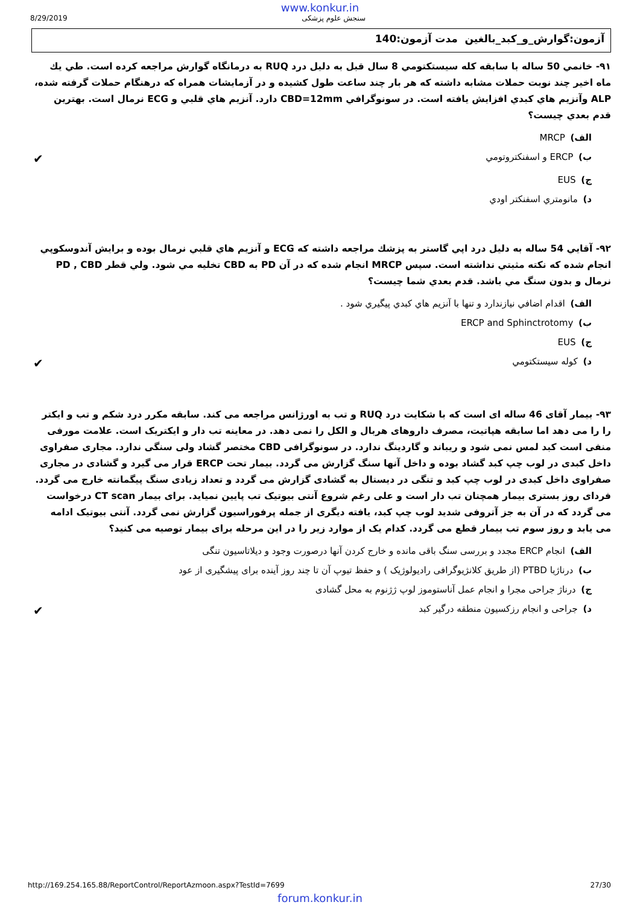www.konkur.in
8/29/2019 سنجش علوم پزشکی
آزمون:گوارش_و_کبد_بالغين مدت آزمون:140
۹۱- خانمي 50 ساله با سابقه كله سيستكتومي 8 سال قبل به دليل درد RUQ به درمانگاه گوارش مراجعه كرده است. طي يك ماه اخير چند نوبت حملات مشابه داشته كه هر بار چند ساعت طول كشيده و در آزمايشات همراه كه درهنگام حملات گرفته شده، ALP وآنزيم هاي كبدي افزايش يافته است. در سونوگرافي CBD=12mm دارد. آنزيم هاي قلبي و ECG نرمال است. بهترين قدم بعدي چيست؟
الف) MRCP
ب) ERCP و اسفنكتروتومي ✔
ج) EUS
د) مانومتري اسفنكتر اودي
۹۲- آقايي 54 ساله به دليل درد اپي گاستر به پزشك مراجعه داشته كه ECG و آنزيم هاي قلبي نرمال بوده و برايش آندوسكوپي انجام شده كه نكته مثبتي نداشته است. سپس MRCP انجام شده كه در آن PD به CBD تخليه مي شود. ولي قطر PD , CBD نرمال و بدون سنگ مي باشد. قدم بعدي شما چيست؟
الف) اقدام اضافي نيازندارد و تنها با آنزيم هاي كبدي پيگيري شود .
ب) ERCP and Sphinctrotomy
ج) EUS
د) كوله سيستكتومي ✔
۹۳- بیمار آقای 46 ساله ای است که با شکایت درد RUQ و تب به اورژانس مراجعه می کند. سابقه مکرر درد شکم و تب و ایکتر را را می دهد اما سابقه هپاتیت، مصرف داروهای هربال و الکل را نمی دهد. در معاینه تب دار و ایکتریک است. علامت مورفی منفی است کبد لمس نمی شود و ریباند و گاردینگ ندارد. در سونوگرافی CBD مختصر گشاد ولی سنگی ندارد. مجاری صفراوی داخل کبدی در لوب چپ کبد گشاد بوده و داخل آنها سنگ گزارش می گردد. بیمار تحت ERCP قرار می گیرد و گشادی در مجاری صفراوی داخل کبدی در لوب چپ کبد و تنگی در دیستال به گشادی گزارش می گردد و تعداد زیادی سنگ پیگمانته خارج می گردد. فردای روز بستری بیمار همچنان تب دار است و علی رغم شروع آنتی بیوتیک تب پایین نمیاید. برای بیمار CT scan درخواست می گردد که در آن به جز آتروفی شدید لوب چپ کبد، یافته دیگری از جمله پرفوراسیون گزارش نمی گردد. آنتی بیوتیک ادامه می یابد و روز سوم تب بیمار قطع می گردد. کدام یک از موارد زیر را در این مرحله برای بیمار توصیه می کنید؟
الف) انجام ERCP مجدد و بررسی سنگ باقی مانده و خارج کردن آنها درصورت وجود و دیلاتاسیون تنگی
ب) درناژبا PTBD (از طریق کلانژیوگرافی رادیولوژیک ) و حفظ تیوپ آن تا چند روز آینده برای پیشگیری از عود
ج) درناژ جراحی مجرا و انجام عمل آناستوموز لوپ ژژنوم به محل گشادی
د) جراحی و انجام رزکسیون منطقه درگیر کبد ✔
http://169.254.165.88/ReportControl/ReportAzmoon.aspx?TestId=7699 27/30
forum.konkur.in